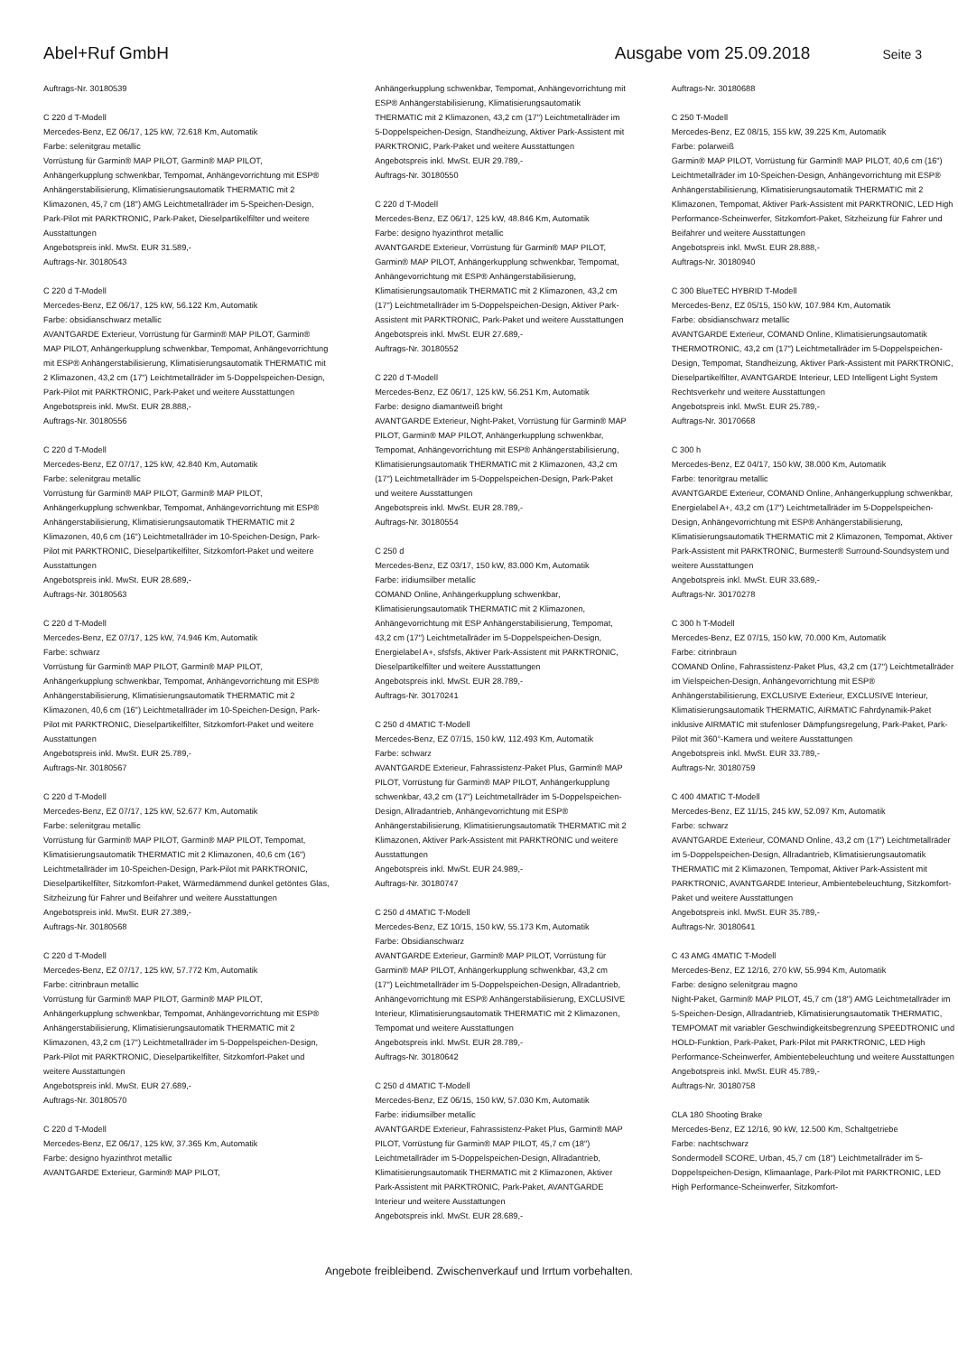Abel+Ruf GmbH Ausgabe vom 25.09.2018
Seite 3
Auftrags-Nr. 30180539
C 220 d T-Modell
Mercedes-Benz, EZ 06/17, 125 kW, 72.618 Km, Automatik
Farbe: selenitgrau metallic
Vorrüstung für Garmin® MAP PILOT, Garmin® MAP PILOT, Anhängerkupplung schwenkbar, Tempomat, Anhängevorrichtung mit ESP® Anhängerstabilisierung, Klimatisierungsautomatik THERMATIC mit 2 Klimazonen, 45,7 cm (18") AMG Leichtmetallräder im 5-Speichen-Design, Park-Pilot mit PARKTRONIC, Park-Paket, Dieselpartikelfilter und weitere Ausstattungen
Angebotspreis inkl. MwSt. EUR 31.589,-
Auftrags-Nr. 30180543
C 220 d T-Modell
Mercedes-Benz, EZ 06/17, 125 kW, 56.122 Km, Automatik
Farbe: obsidianschwarz metallic
AVANTGARDE Exterieur, Vorrüstung für Garmin® MAP PILOT, Garmin® MAP PILOT, Anhängerkupplung schwenkbar, Tempomat, Anhängevorrichtung mit ESP® Anhängerstabilisierung, Klimatisierungsautomatik THERMATIC mit 2 Klimazonen, 43,2 cm (17") Leichtmetallräder im 5-Doppelspeichen-Design, Park-Pilot mit PARKTRONIC, Park-Paket und weitere Ausstattungen
Angebotspreis inkl. MwSt. EUR 28.888,-
Auftrags-Nr. 30180556
C 220 d T-Modell
Mercedes-Benz, EZ 07/17, 125 kW, 42.840 Km, Automatik
Farbe: selenitgrau metallic
Vorrüstung für Garmin® MAP PILOT, Garmin® MAP PILOT, Anhängerkupplung schwenkbar, Tempomat, Anhängevorrichtung mit ESP® Anhängerstabilisierung, Klimatisierungsautomatik THERMATIC mit 2 Klimazonen, 40,6 cm (16") Leichtmetallräder im 10-Speichen-Design, Park-Pilot mit PARKTRONIC, Dieselpartikelfilter, Sitzkomfort-Paket und weitere Ausstattungen
Angebotspreis inkl. MwSt. EUR 28.689,-
Auftrags-Nr. 30180563
C 220 d T-Modell
Mercedes-Benz, EZ 07/17, 125 kW, 74.946 Km, Automatik
Farbe: schwarz
Vorrüstung für Garmin® MAP PILOT, Garmin® MAP PILOT, Anhängerkupplung schwenkbar, Tempomat, Anhängevorrichtung mit ESP® Anhängerstabilisierung, Klimatisierungsautomatik THERMATIC mit 2 Klimazonen, 40,6 cm (16") Leichtmetallräder im 10-Speichen-Design, Park-Pilot mit PARKTRONIC, Dieselpartikelfilter, Sitzkomfort-Paket und weitere Ausstattungen
Angebotspreis inkl. MwSt. EUR 25.789,-
Auftrags-Nr. 30180567
C 220 d T-Modell
Mercedes-Benz, EZ 07/17, 125 kW, 52.677 Km, Automatik
Farbe: selenitgrau metallic
Vorrüstung für Garmin® MAP PILOT, Garmin® MAP PILOT, Tempomat, Klimatisierungsautomatik THERMATIC mit 2 Klimazonen, 40,6 cm (16") Leichtmetallräder im 10-Speichen-Design, Park-Pilot mit PARKTRONIC, Dieselpartikelfilter, Sitzkomfort-Paket, Wärmedämmend dunkel getöntes Glas, Sitzheizung für Fahrer und Beifahrer und weitere Ausstattungen
Angebotspreis inkl. MwSt. EUR 27.389,-
Auftrags-Nr. 30180568
C 220 d T-Modell
Mercedes-Benz, EZ 07/17, 125 kW, 57.772 Km, Automatik
Farbe: citrinbraun metallic
Vorrüstung für Garmin® MAP PILOT, Garmin® MAP PILOT, Anhängerkupplung schwenkbar, Tempomat, Anhängevorrichtung mit ESP® Anhängerstabilisierung, Klimatisierungsautomatik THERMATIC mit 2 Klimazonen, 43,2 cm (17") Leichtmetallräder im 5-Doppelspeichen-Design, Park-Pilot mit PARKTRONIC, Dieselpartikelfilter, Sitzkomfort-Paket und weitere Ausstattungen
Angebotspreis inkl. MwSt. EUR 27.689,-
Auftrags-Nr. 30180570
C 220 d T-Modell
Mercedes-Benz, EZ 06/17, 125 kW, 37.365 Km, Automatik
Farbe: designo hyazinthrot metallic
AVANTGARDE Exterieur, Garmin® MAP PILOT,
Anhängerkupplung schwenkbar, Tempomat, Anhängevorrichtung mit ESP® Anhängerstabilisierung, Klimatisierungsautomatik THERMATIC mit 2 Klimazonen, 43,2 cm (17") Leichtmetallräder im 5-Doppelspeichen-Design, Standheizung, Aktiver Park-Assistent mit PARKTRONIC, Park-Paket und weitere Ausstattungen
Angebotspreis inkl. MwSt. EUR 29.789,-
Auftrags-Nr. 30180550
C 220 d T-Modell
Mercedes-Benz, EZ 06/17, 125 kW, 48.846 Km, Automatik
Farbe: designo hyazinthrot metallic
AVANTGARDE Exterieur, Vorrüstung für Garmin® MAP PILOT, Garmin® MAP PILOT, Anhängerkupplung schwenkbar, Tempomat, Anhängevorrichtung mit ESP® Anhängerstabilisierung, Klimatisierungsautomatik THERMATIC mit 2 Klimazonen, 43,2 cm (17") Leichtmetallräder im 5-Doppelspeichen-Design, Aktiver Park-Assistent mit PARKTRONIC, Park-Paket und weitere Ausstattungen
Angebotspreis inkl. MwSt. EUR 27.689,-
Auftrags-Nr. 30180552
C 220 d T-Modell
Mercedes-Benz, EZ 06/17, 125 kW, 56.251 Km, Automatik
Farbe: designo diamantweiß bright
AVANTGARDE Exterieur, Night-Paket, Vorrüstung für Garmin® MAP PILOT, Garmin® MAP PILOT, Anhängerkupplung schwenkbar, Tempomat, Anhängevorrichtung mit ESP® Anhängerstabilisierung, Klimatisierungsautomatik THERMATIC mit 2 Klimazonen, 43,2 cm (17") Leichtmetallräder im 5-Doppelspeichen-Design, Park-Paket und weitere Ausstattungen
Angebotspreis inkl. MwSt. EUR 28.789,-
Auftrags-Nr. 30180554
C 250 d
Mercedes-Benz, EZ 03/17, 150 kW, 83.000 Km, Automatik
Farbe: iridiumsilber metallic
COMAND Online, Anhängerkupplung schwenkbar, Klimatisierungsautomatik THERMATIC mit 2 Klimazonen, Anhängevorrichtung mit ESP Anhängerstabilisierung, Tempomat, 43,2 cm (17") Leichtmetallräder im 5-Doppelspeichen-Design, Energielabel A+, sfsfsfs, Aktiver Park-Assistent mit PARKTRONIC, Dieselpartikelfilter und weitere Ausstattungen
Angebotspreis inkl. MwSt. EUR 28.789,-
Auftrags-Nr. 30170241
C 250 d 4MATIC T-Modell
Mercedes-Benz, EZ 07/15, 150 kW, 112.493 Km, Automatik
Farbe: schwarz
AVANTGARDE Exterieur, Fahrassistenz-Paket Plus, Garmin® MAP PILOT, Vorrüstung für Garmin® MAP PILOT, Anhängerkupplung schwenkbar, 43,2 cm (17") Leichtmetallräder im 5-Doppelspeichen-Design, Allradantrieb, Anhängevorrichtung mit ESP® Anhängerstabilisierung, Klimatisierungsautomatik THERMATIC mit 2 Klimazonen, Aktiver Park-Assistent mit PARKTRONIC und weitere Ausstattungen
Angebotspreis inkl. MwSt. EUR 24.989,-
Auftrags-Nr. 30180747
C 250 d 4MATIC T-Modell
Mercedes-Benz, EZ 10/15, 150 kW, 55.173 Km, Automatik
Farbe: Obsidianschwarz
AVANTGARDE Exterieur, Garmin® MAP PILOT, Vorrüstung für Garmin® MAP PILOT, Anhängerkupplung schwenkbar, 43,2 cm (17") Leichtmetallräder im 5-Doppelspeichen-Design, Allradantrieb, Anhängevorrichtung mit ESP® Anhängerstabilisierung, EXCLUSIVE Interieur, Klimatisierungsautomatik THERMATIC mit 2 Klimazonen, Tempomat und weitere Ausstattungen
Angebotspreis inkl. MwSt. EUR 28.789,-
Auftrags-Nr. 30180642
C 250 d 4MATIC T-Modell
Mercedes-Benz, EZ 06/15, 150 kW, 57.030 Km, Automatik
Farbe: iridiumsilber metallic
AVANTGARDE Exterieur, Fahrassistenz-Paket Plus, Garmin® MAP PILOT, Vorrüstung für Garmin® MAP PILOT, 45,7 cm (18") Leichtmetallräder im 5-Doppelspeichen-Design, Allradantrieb, Klimatisierungsautomatik THERMATIC mit 2 Klimazonen, Aktiver Park-Assistent mit PARKTRONIC, Park-Paket, AVANTGARDE Interieur und weitere Ausstattungen
Angebotspreis inkl. MwSt. EUR 28.689,-
Auftrags-Nr. 30180688
C 250 T-Modell
Mercedes-Benz, EZ 08/15, 155 kW, 39.225 Km, Automatik
Farbe: polarweiß
Garmin® MAP PILOT, Vorrüstung für Garmin® MAP PILOT, 40,6 cm (16") Leichtmetallräder im 10-Speichen-Design, Anhängevorrichtung mit ESP® Anhängerstabilisierung, Klimatisierungsautomatik THERMATIC mit 2 Klimazonen, Tempomat, Aktiver Park-Assistent mit PARKTRONIC, LED High Performance-Scheinwerfer, Sitzkomfort-Paket, Sitzheizung für Fahrer und Beifahrer und weitere Ausstattungen
Angebotspreis inkl. MwSt. EUR 28.888,-
Auftrags-Nr. 30180940
C 300 BlueTEC HYBRID T-Modell
Mercedes-Benz, EZ 05/15, 150 kW, 107.984 Km, Automatik
Farbe: obsidianschwarz metallic
AVANTGARDE Exterieur, COMAND Online, Klimatisierungsautomatik THERMOTRONIC, 43,2 cm (17") Leichtmetallräder im 5-Doppelspeichen-Design, Tempomat, Standheizung, Aktiver Park-Assistent mit PARKTRONIC, Dieselpartikelfilter, AVANTGARDE Interieur, LED Intelligent Light System Rechtsverkehr und weitere Ausstattungen
Angebotspreis inkl. MwSt. EUR 25.789,-
Auftrags-Nr. 30170668
C 300 h
Mercedes-Benz, EZ 04/17, 150 kW, 38.000 Km, Automatik
Farbe: tenoritgrau metallic
AVANTGARDE Exterieur, COMAND Online, Anhängerkupplung schwenkbar, Energielabel A+, 43,2 cm (17") Leichtmetallräder im 5-Doppelspeichen-Design, Anhängevorrichtung mit ESP® Anhängerstabilisierung, Klimatisierungsautomatik THERMATIC mit 2 Klimazonen, Tempomat, Aktiver Park-Assistent mit PARKTRONIC, Burmester® Surround-Soundsystem und weitere Ausstattungen
Angebotspreis inkl. MwSt. EUR 33.689,-
Auftrags-Nr. 30170278
C 300 h T-Modell
Mercedes-Benz, EZ 07/15, 150 kW, 70.000 Km, Automatik
Farbe: citrinbraun
COMAND Online, Fahrassistenz-Paket Plus, 43,2 cm (17") Leichtmetallräder im Vielspeichen-Design, Anhängevorrichtung mit ESP® Anhängerstabilisierung, EXCLUSIVE Exterieur, EXCLUSIVE Interieur, Klimatisierungsautomatik THERMATIC, AIRMATIC Fahrdynamik-Paket inklusive AIRMATIC mit stufenloser Dämpfungsregelung, Park-Paket, Park-Pilot mit 360°-Kamera und weitere Ausstattungen
Angebotspreis inkl. MwSt. EUR 33.789,-
Auftrags-Nr. 30180759
C 400 4MATIC T-Modell
Mercedes-Benz, EZ 11/15, 245 kW, 52.097 Km, Automatik
Farbe: schwarz
AVANTGARDE Exterieur, COMAND Online, 43,2 cm (17") Leichtmetallräder im 5-Doppelspeichen-Design, Allradantrieb, Klimatisierungsautomatik THERMATIC mit 2 Klimazonen, Tempomat, Aktiver Park-Assistent mit PARKTRONIC, AVANTGARDE Interieur, Ambientebeleuchtung, Sitzkomfort-Paket und weitere Ausstattungen
Angebotspreis inkl. MwSt. EUR 35.789,-
Auftrags-Nr. 30180641
C 43 AMG 4MATIC T-Modell
Mercedes-Benz, EZ 12/16, 270 kW, 55.994 Km, Automatik
Farbe: designo selenitgrau magno
Night-Paket, Garmin® MAP PILOT, 45,7 cm (18") AMG Leichtmetallräder im 5-Speichen-Design, Allradantrieb, Klimatisierungsautomatik THERMATIC, TEMPOMAT mit variabler Geschwindigkeitsbegrenzung SPEEDTRONIC und HOLD-Funktion, Park-Paket, Park-Pilot mit PARKTRONIC, LED High Performance-Scheinwerfer, Ambientebeleuchtung und weitere Ausstattungen
Angebotspreis inkl. MwSt. EUR 45.789,-
Auftrags-Nr. 30180758
CLA 180 Shooting Brake
Mercedes-Benz, EZ 12/16, 90 kW, 12.500 Km, Schaltgetriebe
Farbe: nachtschwarz
Sondermodell SCORE, Urban, 45,7 cm (18") Leichtmetallräder im 5-Doppelspeichen-Design, Klimaanlage, Park-Pilot mit PARKTRONIC, LED High Performance-Scheinwerfer, Sitzkomfort-
Angebote freibleibend. Zwischenverkauf und Irrtum vorbehalten.